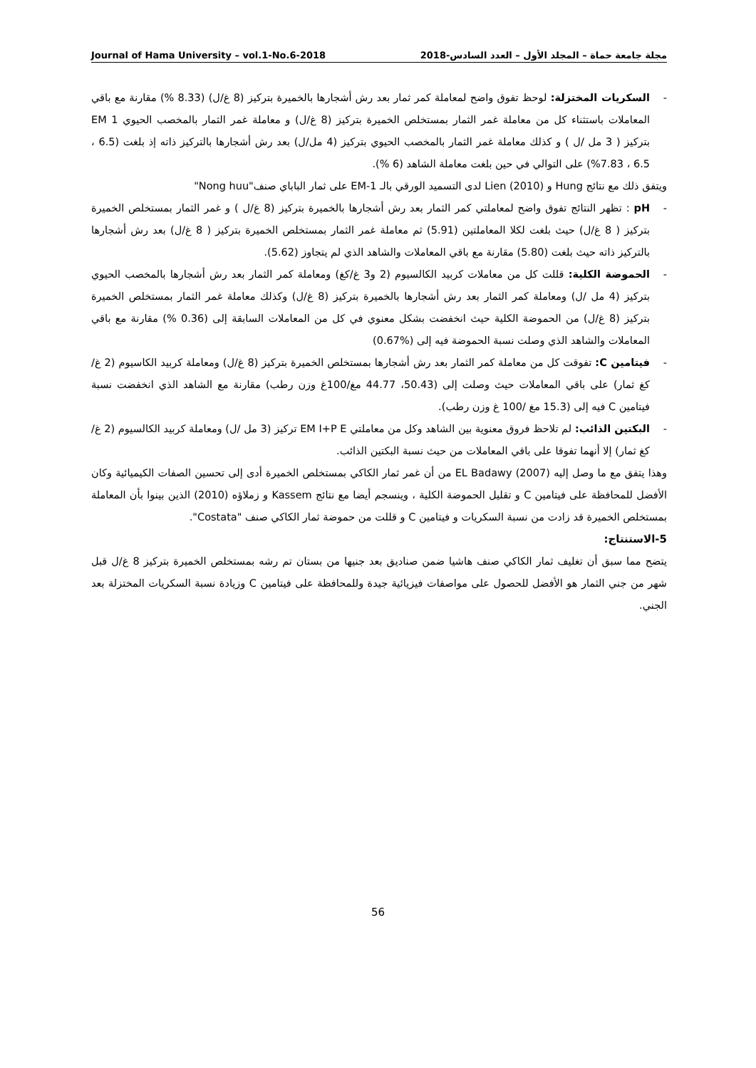Journal of Hama University – vol.1-No.6-2018 مجلة جامعة حماة – المجلد الأول – العدد السادس-2018
- السكريات المختزلة: لوحظ تفوق واضح لمعاملة كمر ثمار بعد رش أشجارها بالخميرة بتركيز (8 غ/ل) (8.33 %) مقارنة مع باقي المعاملات باستثناء كل من معاملة غمر الثمار بمستخلص الخميرة بتركيز (8 غ/ل) و معاملة غمر الثمار بالمخصب الحيوي EM 1 بتركيز ( 3 مل /ل ) و كذلك معاملة غمر الثمار بالمخصب الحيوي بتركيز (4 مل/ل) بعد رش أشجارها بالتركيز ذاته إذ بلغت (6.5 ، 6.5 ، 7.83%) على التوالي في حين بلغت معاملة الشاهد (6 %).
ويتفق ذلك مع نتائج Hung و Lien (2010) لدى التسميد الورقي بالـ EM-1 على ثمار الباباي صنف"Nong huu"
- pH : تظهر النتائج تفوق واضح لمعاملتي كمر الثمار بعد رش أشجارها بالخميرة بتركيز (8 غ/ل ) و غمر الثمار بمستخلص الخميرة بتركيز ( 8 غ/ل) حيث بلغت لكلا المعاملتين (5.91) ثم معاملة غمر الثمار بمستخلص الخميرة بتركيز ( 8 غ/ل) بعد رش أشجارها بالتركيز ذاته حيث بلغت (5.80) مقارنة مع باقي المعاملات والشاهد الذي لم يتجاوز (5.62).
- الحموضة الكلية: قللت كل من معاملات كربيد الكالسيوم (2 و3 غ/كغ) ومعاملة كمر الثمار بعد رش أشجارها بالمخصب الحيوي بتركيز (4 مل /ل) ومعاملة كمر الثمار بعد رش أشجارها بالخميرة بتركيز (8 غ/ل) وكذلك معاملة غمر الثمار بمستخلص الخميرة بتركيز (8 غ/ل) من الحموضة الكلية حيث انخفضت بشكل معنوي في كل من المعاملات السابقة إلى (0.36 %) مقارنة مع باقي المعاملات والشاهد الذي وصلت نسبة الحموضة فيه إلى (%0.67)
- فيتامين C: تفوقت كل من معاملة كمر الثمار بعد رش أشجارها بمستخلص الخميرة بتركيز (8 غ/ل) ومعاملة كربيد الكاسيوم (2 غ/كغ ثمار) على باقي المعاملات حيث وصلت إلى (50.43، 44.77 مغ/100غ وزن رطب) مقارنة مع الشاهد الذي انخفضت نسبة فيتامين C فيه إلى (15.3 مغ /100 غ وزن رطب).
- البكتين الذائب: لم تلاحظ فروق معنوية بين الشاهد وكل من معاملتي EM I+P E تركيز (3 مل /ل) ومعاملة كربيد الكالسيوم (2 غ/كغ ثمار) إلا أنهما تفوقا على باقي المعاملات من حيث نسبة البكتين الذائب.
وهذا يتفق مع ما وصل إليه EL Badawy (2007) من أن غمر ثمار الكاكي بمستخلص الخميرة أدى إلى تحسين الصفات الكيميائية وكان الأفضل للمحافظة على فيتامين C و تقليل الحموضة الكلية ، وينسجم أيضا مع نتائج Kassem و زملاؤه (2010) الذين بينوا بأن المعاملة بمستخلص الخميرة قد زادت من نسبة السكريات و فيتامين C و قللت من حموضة ثمار الكاكي صنف "Costata".
5-الاستنتاج:
يتضح مما سبق أن تغليف ثمار الكاكي صنف هاشيا ضمن صناديق بعد جنيها من بستان تم رشه بمستخلص الخميرة بتركيز 8 غ/ل قبل شهر من جني الثمار هو الأفضل للحصول على مواصفات فيزيائية جيدة وللمحافظة على فيتامين C وزيادة نسبة السكريات المختزلة بعد الجني.
56